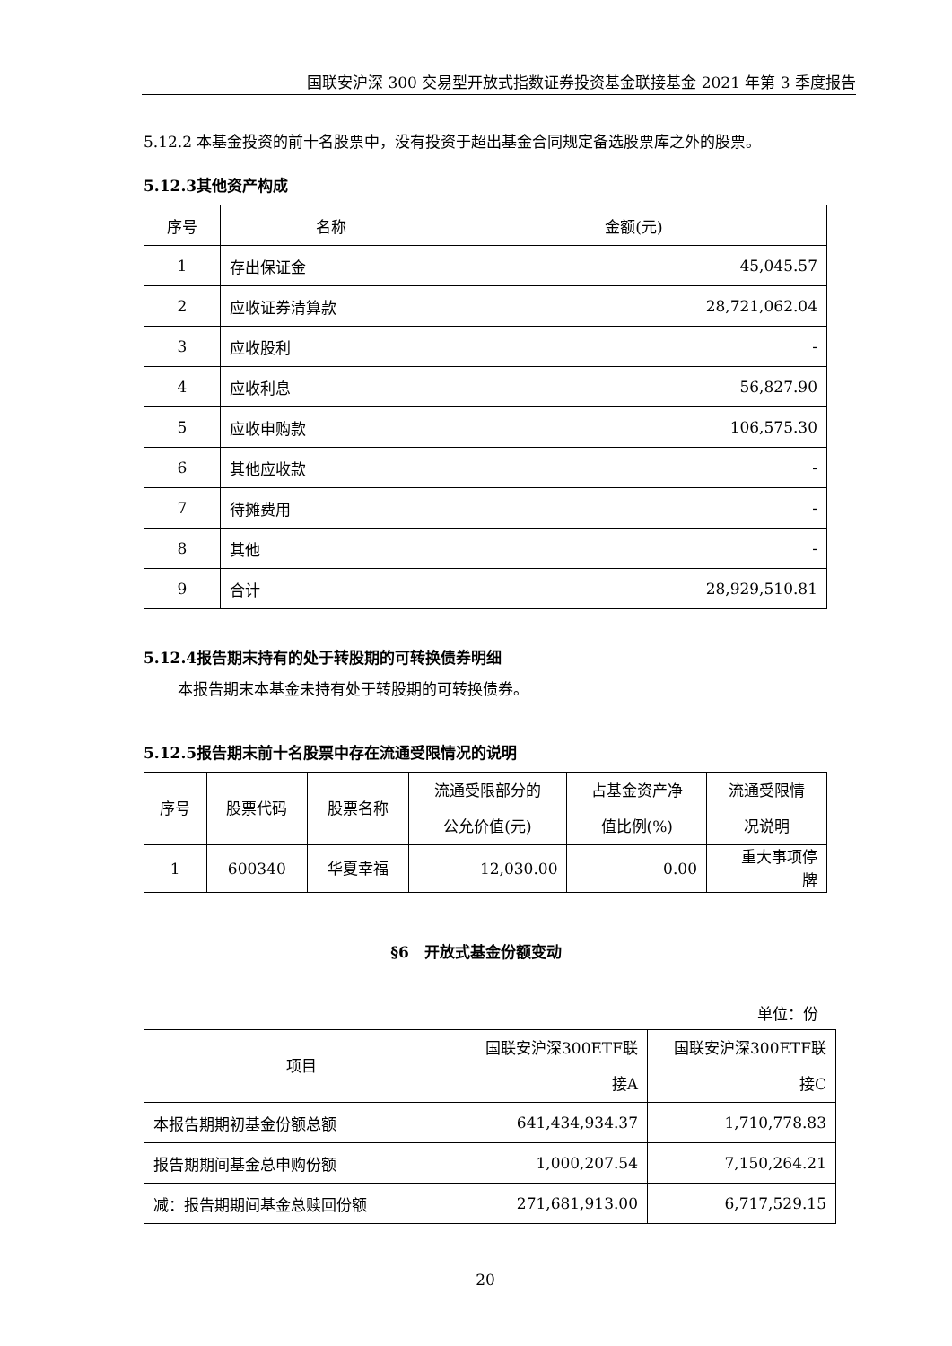国联安沪深 300 交易型开放式指数证券投资基金联接基金 2021 年第 3 季度报告
5.12.2 本基金投资的前十名股票中，没有投资于超出基金合同规定备选股票库之外的股票。
5.12.3其他资产构成
| 序号 | 名称 | 金额(元) |
| --- | --- | --- |
| 1 | 存出保证金 | 45,045.57 |
| 2 | 应收证券清算款 | 28,721,062.04 |
| 3 | 应收股利 | - |
| 4 | 应收利息 | 56,827.90 |
| 5 | 应收申购款 | 106,575.30 |
| 6 | 其他应收款 | - |
| 7 | 待摊费用 | - |
| 8 | 其他 | - |
| 9 | 合计 | 28,929,510.81 |
5.12.4报告期末持有的处于转股期的可转换债券明细
本报告期末本基金未持有处于转股期的可转换债券。
5.12.5报告期末前十名股票中存在流通受限情况的说明
| 序号 | 股票代码 | 股票名称 | 流通受限部分的 公允价值(元) | 占基金资产净 值比例(%) | 流通受限情 况说明 |
| --- | --- | --- | --- | --- | --- |
| 1 | 600340 | 华夏幸福 | 12,030.00 | 0.00 | 重大事项停 牌 |
§6　开放式基金份额变动
单位：份
| 项目 | 国联安沪深300ETF联 接A | 国联安沪深300ETF联 接C |
| --- | --- | --- |
| 本报告期期初基金份额总额 | 641,434,934.37 | 1,710,778.83 |
| 报告期期间基金总申购份额 | 1,000,207.54 | 7,150,264.21 |
| 减：报告期期间基金总赎回份额 | 271,681,913.00 | 6,717,529.15 |
20